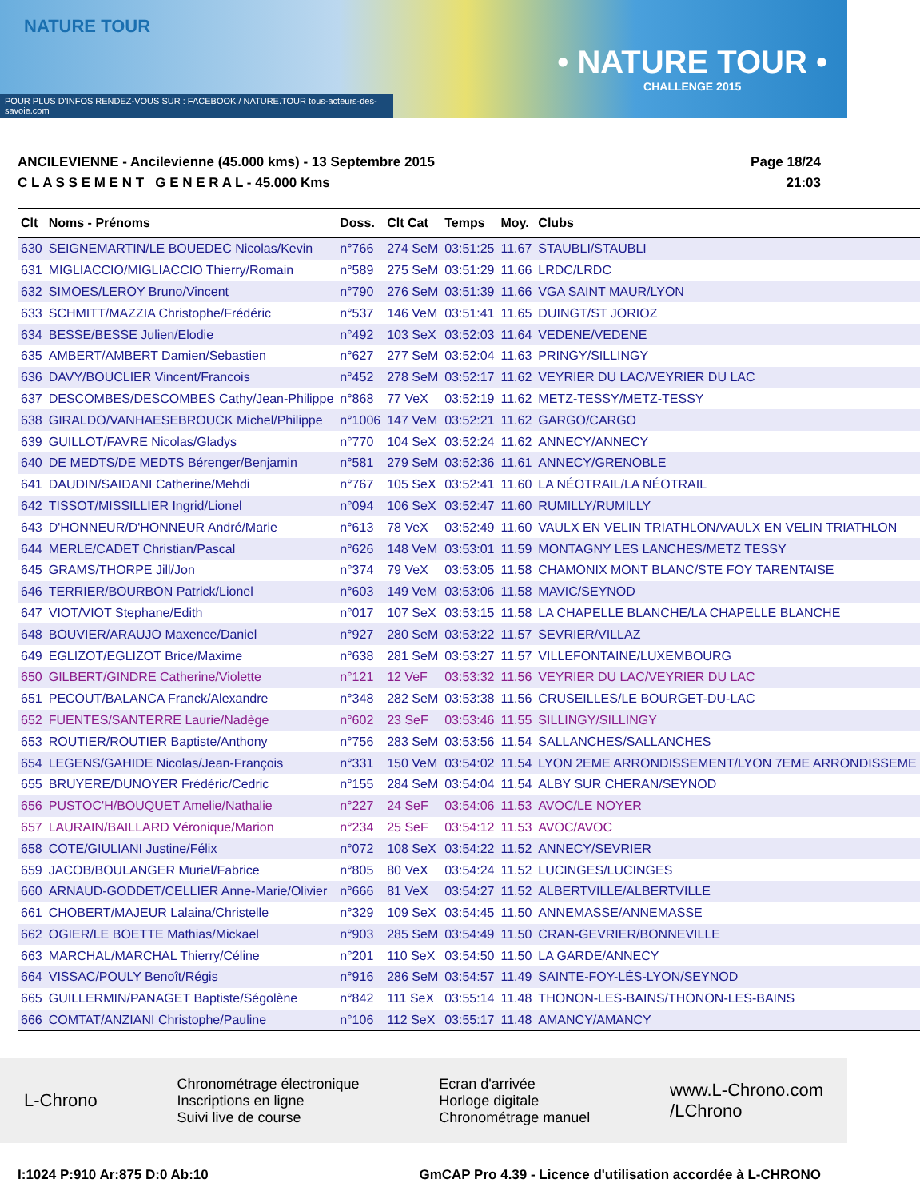NATURE TOUR
• NATURE TOUR •
CHALLENGE 2015
POUR PLUS D'INFOS RENDEZ-VOUS SUR : FACEBOOK / NATURE.TOUR tous-acteurs-des-savoie.com
ANCILEVIENNE - Ancilevienne (45.000 kms) - 13 Septembre 2015
C L A S S E M E N T G E N E R A L - 45.000 Kms
Page 18/24
21:03
| Clt | Noms - Prénoms | Doss. | Clt Cat | Temps | Moy. | Clubs |
| --- | --- | --- | --- | --- | --- | --- |
| 630 | SEIGNEMARTIN/LE BOUEDEC Nicolas/Kevin | n°766 | 274 SeM | 03:51:25 | 11.67 | STAUBLI/STAUBLI |
| 631 | MIGLIACCIO/MIGLIACCIO Thierry/Romain | n°589 | 275 SeM | 03:51:29 | 11.66 | LRDC/LRDC |
| 632 | SIMOES/LEROY Bruno/Vincent | n°790 | 276 SeM | 03:51:39 | 11.66 | VGA SAINT MAUR/LYON |
| 633 | SCHMITT/MAZZIA Christophe/Frédéric | n°537 | 146 VeM | 03:51:41 | 11.65 | DUINGT/ST JORIOZ |
| 634 | BESSE/BESSE Julien/Elodie | n°492 | 103 SeX | 03:52:03 | 11.64 | VEDENE/VEDENE |
| 635 | AMBERT/AMBERT Damien/Sebastien | n°627 | 277 SeM | 03:52:04 | 11.63 | PRINGY/SILLINGY |
| 636 | DAVY/BOUCLIER Vincent/Francois | n°452 | 278 SeM | 03:52:17 | 11.62 | VEYRIER DU LAC/VEYRIER DU LAC |
| 637 | DESCOMBES/DESCOMBES Cathy/Jean-Philippe | n°868 | 77 VeX | 03:52:19 | 11.62 | METZ-TESSY/METZ-TESSY |
| 638 | GIRALDO/VANHAESEBROUCK Michel/Philippe | n°1006 | 147 VeM | 03:52:21 | 11.62 | GARGO/CARGO |
| 639 | GUILLOT/FAVRE Nicolas/Gladys | n°770 | 104 SeX | 03:52:24 | 11.62 | ANNECY/ANNECY |
| 640 | DE MEDTS/DE MEDTS Bérenger/Benjamin | n°581 | 279 SeM | 03:52:36 | 11.61 | ANNECY/GRENOBLE |
| 641 | DAUDIN/SAIDANI Catherine/Mehdi | n°767 | 105 SeX | 03:52:41 | 11.60 | LA NÉOTRAIL/LA NÉOTRAIL |
| 642 | TISSOT/MISSILLIER Ingrid/Lionel | n°094 | 106 SeX | 03:52:47 | 11.60 | RUMILLY/RUMILLY |
| 643 | D'HONNEUR/D'HONNEUR André/Marie | n°613 | 78 VeX | 03:52:49 | 11.60 | VAULX EN VELIN TRIATHLON/VAULX EN VELIN TRIATHLON |
| 644 | MERLE/CADET Christian/Pascal | n°626 | 148 VeM | 03:53:01 | 11.59 | MONTAGNY LES LANCHES/METZ TESSY |
| 645 | GRAMS/THORPE Jill/Jon | n°374 | 79 VeX | 03:53:05 | 11.58 | CHAMONIX MONT BLANC/STE FOY TARENTAISE |
| 646 | TERRIER/BOURBON Patrick/Lionel | n°603 | 149 VeM | 03:53:06 | 11.58 | MAVIC/SEYNOD |
| 647 | VIOT/VIOT Stephane/Edith | n°017 | 107 SeX | 03:53:15 | 11.58 | LA CHAPELLE BLANCHE/LA CHAPELLE BLANCHE |
| 648 | BOUVIER/ARAUJO Maxence/Daniel | n°927 | 280 SeM | 03:53:22 | 11.57 | SEVRIER/VILLAZ |
| 649 | EGLIZOT/EGLIZOT Brice/Maxime | n°638 | 281 SeM | 03:53:27 | 11.57 | VILLEFONTAINE/LUXEMBOURG |
| 650 | GILBERT/GINDRE Catherine/Violette | n°121 | 12 VeF | 03:53:32 | 11.56 | VEYRIER DU LAC/VEYRIER DU LAC |
| 651 | PECOUT/BALANCA Franck/Alexandre | n°348 | 282 SeM | 03:53:38 | 11.56 | CRUSEILLES/LE BOURGET-DU-LAC |
| 652 | FUENTES/SANTERRE Laurie/Nadège | n°602 | 23 SeF | 03:53:46 | 11.55 | SILLINGY/SILLINGY |
| 653 | ROUTIER/ROUTIER Baptiste/Anthony | n°756 | 283 SeM | 03:53:56 | 11.54 | SALLANCHES/SALLANCHES |
| 654 | LEGENS/GAHIDE Nicolas/Jean-François | n°331 | 150 VeM | 03:54:02 | 11.54 | LYON 2EME ARRONDISSEMENT/LYON 7EME ARRONDISSEME |
| 655 | BRUYERE/DUNOYER Frédéric/Cedric | n°155 | 284 SeM | 03:54:04 | 11.54 | ALBY SUR CHERAN/SEYNOD |
| 656 | PUSTOC'H/BOUQUET Amelie/Nathalie | n°227 | 24 SeF | 03:54:06 | 11.53 | AVOC/LE NOYER |
| 657 | LAURAIN/BAILLARD Véronique/Marion | n°234 | 25 SeF | 03:54:12 | 11.53 | AVOC/AVOC |
| 658 | COTE/GIULIANI Justine/Félix | n°072 | 108 SeX | 03:54:22 | 11.52 | ANNECY/SEVRIER |
| 659 | JACOB/BOULANGER Muriel/Fabrice | n°805 | 80 VeX | 03:54:24 | 11.52 | LUCINGES/LUCINGES |
| 660 | ARNAUD-GODDET/CELLIER Anne-Marie/Olivier | n°666 | 81 VeX | 03:54:27 | 11.52 | ALBERTVILLE/ALBERTVILLE |
| 661 | CHOBERT/MAJEUR Lalaina/Christelle | n°329 | 109 SeX | 03:54:45 | 11.50 | ANNEMASSE/ANNEMASSE |
| 662 | OGIER/LE BOETTE Mathias/Mickael | n°903 | 285 SeM | 03:54:49 | 11.50 | CRAN-GEVRIER/BONNEVILLE |
| 663 | MARCHAL/MARCHAL Thierry/Céline | n°201 | 110 SeX | 03:54:50 | 11.50 | LA GARDE/ANNECY |
| 664 | VISSAC/POULY Benoît/Régis | n°916 | 286 SeM | 03:54:57 | 11.49 | SAINTE-FOY-LÈS-LYON/SEYNOD |
| 665 | GUILLERMIN/PANAGET Baptiste/Ségolène | n°842 | 111 SeX | 03:55:14 | 11.48 | THONON-LES-BAINS/THONON-LES-BAINS |
| 666 | COMTAT/ANZIANI Christophe/Pauline | n°106 | 112 SeX | 03:55:17 | 11.48 | AMANCY/AMANCY |
L-Chrono
Chronométrage électronique
Inscriptions en ligne
Suivi live de course
Ecran d'arrivée
Horloge digitale
Chronométrage manuel
www.L-Chrono.com
/LChrono
I:1024 P:910 Ar:875 D:0 Ab:10 GmCAP Pro 4.39 - Licence d'utilisation accordée à L-CHRONO